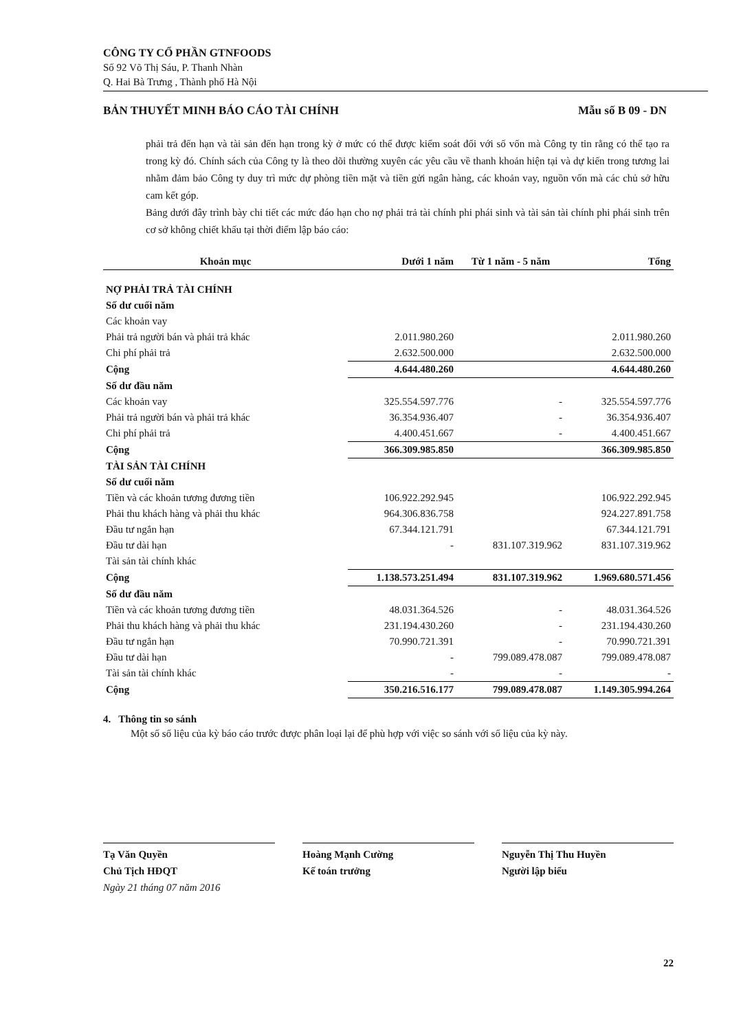CÔNG TY CỔ PHẦN GTNFOODS
Số 92 Võ Thị Sáu, P. Thanh Nhàn
Q. Hai Bà Trưng , Thành phố Hà Nội
BẢN THUYẾT MINH BÁO CÁO TÀI CHÍNH Mẫu số B 09 - DN
phải trả đến hạn và tài sản đến hạn trong kỳ ở mức có thể được kiểm soát đối với số vốn mà Công ty tin rằng có thể tạo ra trong kỳ đó. Chính sách của Công ty là theo dõi thường xuyên các yêu cầu về thanh khoản hiện tại và dự kiến trong tương lai nhằm đảm bảo Công ty duy trì mức dự phòng tiền mặt và tiền gửi ngân hàng, các khoản vay, nguồn vốn mà các chủ sở hữu cam kết góp.
Bảng dưới đây trình bày chi tiết các mức đáo hạn cho nợ phải trả tài chính phi phái sinh và tài sản tài chính phi phái sinh trên cơ sở không chiết khấu tại thời điểm lập báo cáo:
| Khoản mục | Dưới 1 năm | Từ 1 năm - 5 năm | Tổng |
| --- | --- | --- | --- |
| NỢ PHẢI TRẢ TÀI CHÍNH | | | |
| Số dư cuối năm | | | |
| Các khoản vay | | | |
| Phải trả người bán và phải trả khác | 2.011.980.260 | | 2.011.980.260 |
| Chi phí phải trả | 2.632.500.000 | | 2.632.500.000 |
| Cộng | 4.644.480.260 | | 4.644.480.260 |
| Số dư đầu năm | | | |
| Các khoản vay | 325.554.597.776 | - | 325.554.597.776 |
| Phải trả người bán và phải trả khác | 36.354.936.407 | - | 36.354.936.407 |
| Chi phí phải trả | 4.400.451.667 | - | 4.400.451.667 |
| Cộng | 366.309.985.850 | | 366.309.985.850 |
| TÀI SẢN TÀI CHÍNH | | | |
| Số dư cuối năm | | | |
| Tiền và các khoản tương đương tiền | 106.922.292.945 | | 106.922.292.945 |
| Phải thu khách hàng và phải thu khác | 964.306.836.758 | | 924.227.891.758 |
| Đầu tư ngắn hạn | 67.344.121.791 | | 67.344.121.791 |
| Đầu tư dài hạn | - | 831.107.319.962 | 831.107.319.962 |
| Tài sản tài chính khác | | | |
| Cộng | 1.138.573.251.494 | 831.107.319.962 | 1.969.680.571.456 |
| Số dư đầu năm | | | |
| Tiền và các khoản tương đương tiền | 48.031.364.526 | - | 48.031.364.526 |
| Phải thu khách hàng và phải thu khác | 231.194.430.260 | - | 231.194.430.260 |
| Đầu tư ngắn hạn | 70.990.721.391 | - | 70.990.721.391 |
| Đầu tư dài hạn | - | 799.089.478.087 | 799.089.478.087 |
| Tài sản tài chính khác | - | - | - |
| Cộng | 350.216.516.177 | 799.089.478.087 | 1.149.305.994.264 |
4. Thông tin so sánh
Một số số liệu của kỳ báo cáo trước được phân loại lại để phù hợp với việc so sánh với số liệu của kỳ này.
Tạ Văn Quyền
Chủ Tịch HĐQT
Ngày 21 tháng 07 năm 2016
Hoàng Mạnh Cường
Kế toán trưởng
Nguyễn Thị Thu Huyền
Người lập biểu
22